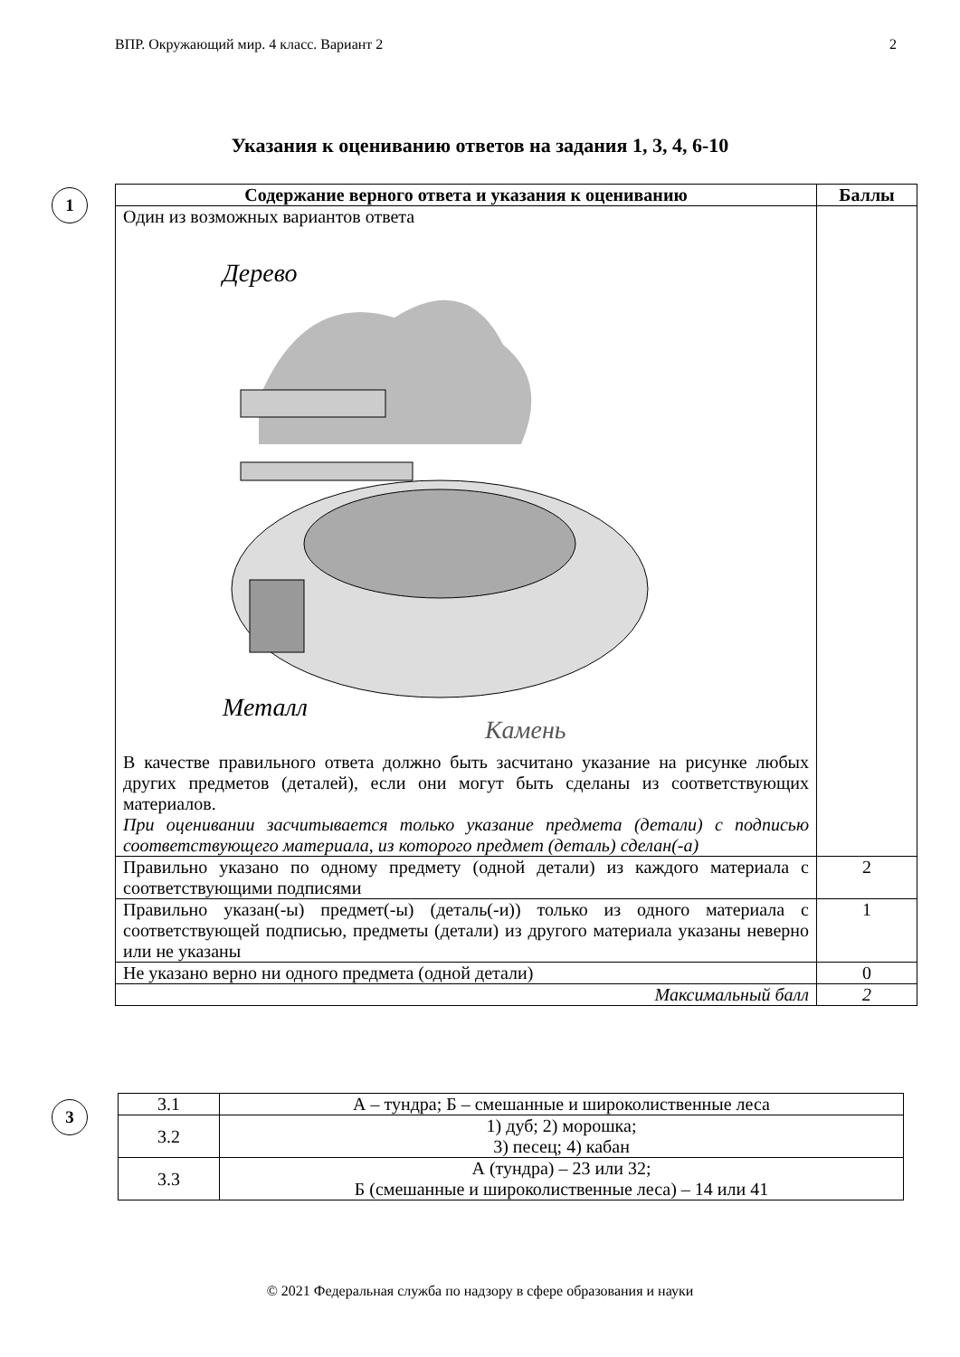ВПР. Окружающий мир. 4 класс. Вариант 2 2
Указания к оцениванию ответов на задания 1, 3, 4, 6-10
1
| Содержание верного ответа и указания к оцениванию | Баллы |
| --- | --- |
| Один из возможных вариантов ответа Дерево Металл Камень В качестве правильного ответа должно быть засчитано указание на рисунке любых других предметов (деталей), если они могут быть сделаны из соответствующих материалов. При оценивании засчитывается только указание предмета (детали) с подписью соответствующего материала, из которого предмет (деталь) сделан(-а) | |
| Правильно указано по одному предмету (одной детали) из каждого материала с соответствующими подписями | 2 |
| Правильно указан(-ы) предмет(-ы) (деталь(-и)) только из одного материала с соответствующей подписью, предметы (детали) из другого материала указаны неверно или не указаны | 1 |
| Не указано верно ни одного предмета (одной детали) | 0 |
| Максимальный балл | 2 |
3
| 3.1 | А – тундра; Б – смешанные и широколиственные леса |
| 3.2 | 1) дуб; 2) морошка; 3) песец; 4) кабан |
| 3.3 | А (тундра) – 23 или 32; Б (смешанные и широколиственные леса) – 14 или 41 |
© 2021 Федеральная служба по надзору в сфере образования и науки